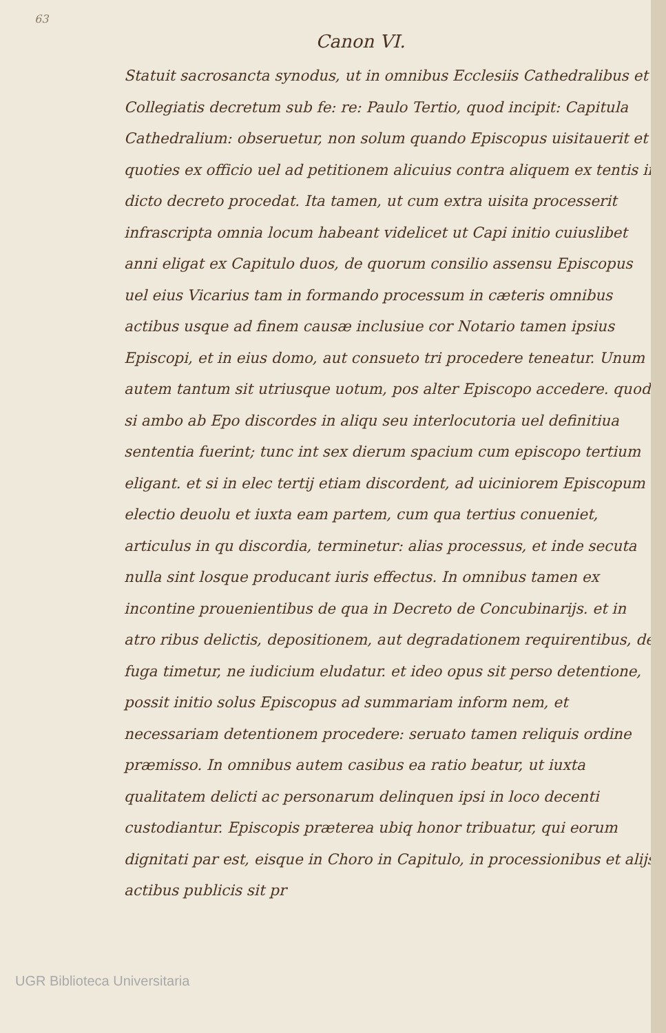63
Canon VI.
Statuit sacrosancta synodus, ut in omnibus Ecclesiis Cathedralibus et Collegiatis decretum sub fe: re: Paulo Tertio, quod incipit: Capitula Cathedralium: obseruetur, non solum quando Episcopus uisitauerit et quoties ex officio uel ad petitionem alicuius contra aliquem ex tentis in dicto decreto procedat. Ita tamen, ut cum extra uisita processerit infrascripta omnia locum habeant videlicet ut Capi initio cuiuslibet anni eligat ex Capitulo duos, de quorum consilio assensu Episcopus uel eius Vicarius tam in formando processum in cæteris omnibus actibus usque ad finem causæ inclusiue cor Notario tamen ipsius Episcopi, et in eius domo, aut consueto tri procedere teneatur. Unum autem tantum sit utriusque uotum, pos alter Episcopo accedere. quod si ambo ab Epo discordes in aliqu seu interlocutoria uel definitiua sententia fuerint; tunc int sex dierum spacium cum episcopo tertium eligant. et si in elec tertij etiam discordent, ad uiciniorem Episcopum electio deuolu et iuxta eam partem, cum qua tertius conueniet, articulus in qu discordia, terminetur: alias processus, et inde secuta nulla sint losque producant iuris effectus. In omnibus tamen ex incontine prouenientibus de qua in Decreto de Concubinarijs. et in atro ribus delictis, depositionem, aut degradationem requirentibus, de fuga timetur, ne iudicium eludatur. et ideo opus sit perso detentione, possit initio solus Episcopus ad summariam inform nem, et necessariam detentionem procedere: seruato tamen reliquis ordine præmisso. In omnibus autem casibus ea ratio beatur, ut iuxta qualitatem delicti ac personarum delinquen ipsi in loco decenti custodiantur. Episcopis præterea ubiq honor tribuatur, qui eorum dignitati par est, eisque in Choro in Capitulo, in processionibus et alijs actibus publicis sit pr
UGR Biblioteca Universitaria